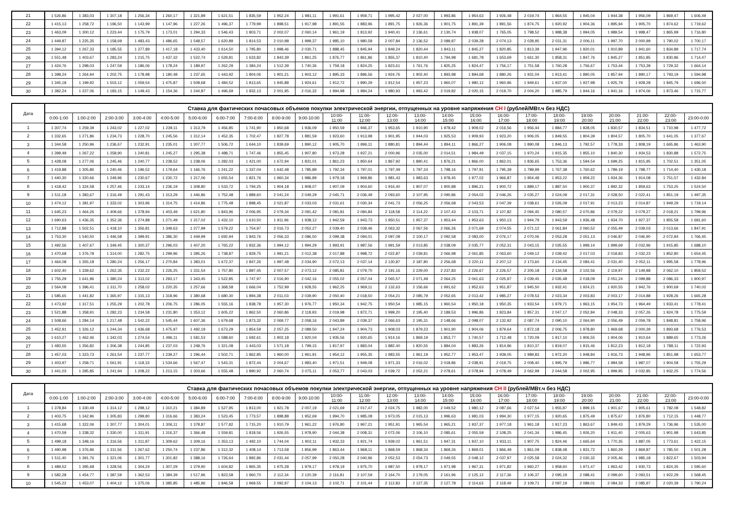| 21 | 1 526,86 | 1 383,03 | 1 307,18 | 1 256,34 | 1 260,17 | 1 321,89 | 1 621,51 | 1 835,59 | 1 952,24 | 1 981,11 | 1 991,61 | 1 959,71 | 1 995,42 | 2 027,00 | 1 993,86 | 1 954,63 | 1 926,48 | 2 019,74 | 1 964,55 | 1 945,04 | 1 944,38 | 1 956,09 | 1 869,47 | 1 606,49 |
| 22 | 1 415,13 | 1 258,72 | 1 196,50 | 1 143,99 | 1 147,96 | 1 227,26 | 1 496,37 | 1 779,99 | 1 898,51 | 1 917,98 | 1 891,55 | 1 883,96 | 1 891,75 | 1 926,36 | 1 901,75 | 1 891,39 | 1 891,56 | 1 874,75 | 1 920,92 | 1 904,36 | 1 895,94 | 1 905,70 | 1 874,62 | 1 719,62 |
| 23 | 1 463,09 | 1 300,12 | 1 223,44 | 1 175,79 | 1 173,01 | 1 294,33 | 1 546,43 | 1 803,71 | 2 002,07 | 2 060,14 | 1 961,19 | 1 813,92 | 1 940,41 | 2 136,61 | 2 130,74 | 1 938,07 | 1 765,05 | 1 798,52 | 1 988,38 | 1 994,05 | 1 989,54 | 1 998,47 | 1 865,99 | 1 716,80 |
| 24 | 1 449,87 | 1 225,35 | 1 158,69 | 1 483,43 | 1 486,65 | 1 548,57 | 1 620,89 | 1 814,53 | 2 010,98 | 1 999,37 | 1 985,10 | 1 980,58 | 2 007,84 | 2 136,52 | 2 089,87 | 2 039,28 | 2 074,13 | 2 028,95 | 2 031,31 | 2 006,11 | 1 997,70 | 2 000,99 | 1 790,02 | 1 700,17 |
| 25 | 1 394,12 | 1 267,33 | 1 185,55 | 1 377,89 | 1 417,18 | 1 433,40 | 1 614,50 | 1 795,80 | 1 998,46 | 2 030,71 | 1 888,45 | 1 845,94 | 1 849,24 | 1 820,44 | 1 843,11 | 1 845,27 | 1 820,85 | 1 813,39 | 1 947,96 | 1 920,01 | 1 910,89 | 1 941,60 | 1 834,89 | 1 717,74 |
| 26 | 1 551,48 | 1 403,67 | 1 283,24 | 1 215,75 | 1 437,32 | 1 522,74 | 1 529,81 | 1 633,82 | 1 843,39 | 1 861,25 | 1 876,77 | 1 861,86 | 1 855,37 | 1 810,40 | 1 794,98 | 1 681,78 | 1 653,69 | 1 661,30 | 1 858,31 | 1 847,76 | 1 845,27 | 1 851,85 | 1 830,86 | 1 714,47 |
| 27 | 1 424,76 | 1 298,03 | 1 247,59 | 1 186,06 | 1 178,24 | 1 189,97 | 1 262,29 | 1 384,24 | 1 512,39 | 1 740,36 | 1 759,18 | 1 824,25 | 1 823,61 | 1 761,76 | 1 825,25 | 1 824,47 | 1 756,17 | 1 751,58 | 1 760,28 | 1 756,67 | 1 753,44 | 1 753,39 | 1 729,32 | 1 664,14 |
| 28 | 1 398,24 | 1 264,94 | 1 202,75 | 1 178,98 | 1 180,48 | 1 237,65 | 1 443,92 | 1 804,06 | 1 901,21 | 1 903,12 | 1 895,33 | 1 896,56 | 1 924,76 | 1 902,40 | 1 893,98 | 1 894,68 | 1 880,26 | 1 931,04 | 1 913,41 | 1 890,05 | 1 857,94 | 1 890,17 | 1 793,19 | 1 594,98 |
| 29 | 1 345,18 | 1 199,92 | 1 503,12 | 1 059,54 | 1 475,87 | 1 508,68 | 1 484,52 | 1 813,65 | 1 945,88 | 1 924,61 | 1 912,72 | 1 890,29 | 1 912,54 | 1 957,23 | 1 960,07 | 1 980,12 | 1 960,96 | 1 949,61 | 1 937,00 | 1 927,98 | 1 925,79 | 1 928,28 | 1 845,79 | 1 696,50 |
| 30 | 1 382,24 | 1 227,06 | 1 183,15 | 1 149,43 | 1 154,36 | 1 244,87 | 1 496,69 | 1 832,13 | 2 001,95 | 2 016,32 | 1 994,98 | 1 984,24 | 1 980,93 | 1 993,42 | 2 019,82 | 2 020,15 | 2 019,70 | 2 004,20 | 1 985,79 | 1 944,16 | 1 941,16 | 1 974,06 | 1 873,46 | 1 715,77 |
| Дата | Ставка для фактических почасовых объемов покупки электрической энергии, отпущенных на уровне напряжения СН I (рублей/МВт.ч без НДС) | | | | | | | | | | | | | | | | | | | | | | | |
| --- | --- | --- | --- | --- | --- | --- | --- | --- | --- | --- | --- | --- | --- | --- | --- | --- | --- | --- | --- | --- | --- | --- | --- | --- |
| | 0:00-1:00 | 1:00-2:00 | 2:00-3:00 | 3:00-4:00 | 4:00-5:00 | 5:00-6:00 | 6:00-7:00 | 7:00-8:00 | 8:00-9:00 | 9:00-10:00 | 10:00- 11:00 | 11:00- 12:00 | 12:00- 13:00 | 13:00- 14:00 | 14:00- 15:00 | 15:00- 16:00 | 16:00- 17:00 | 17:00- 18:00 | 18:00- 19:00 | 19:00- 20:00 | 20:00- 21:00 | 21:00- 22:00 | 22:00- 23:00 | 23:00-0:00 |
| 1 | 1 307,74 | 1 259,39 | 1 243,02 | 1 227,02 | 1 239,11 | 1 313,79 | 1 456,85 | 1 741,90 | 1 850,68 | 1 936,09 | 1 950,59 | 1 946,37 | 1 953,65 | 1 910,90 | 1 978,42 | 1 909,02 | 2 016,56 | 1 956,44 | 1 884,77 | 1 828,05 | 1 830,57 | 1 834,51 | 1 710,98 | 1 477,72 |
| 2 | 1 332,65 | 1 271,86 | 1 234,73 | 1 228,70 | 1 245,56 | 1 312,14 | 1 452,35 | 1 702,47 | 1 827,78 | 1 881,59 | 1 923,60 | 1 913,98 | 1 901,95 | 1 944,03 | 1 925,53 | 1 909,93 | 1 923,20 | 1 906,05 | 1 849,55 | 1 804,39 | 1 804,57 | 1 805,70 | 1 641,05 | 1 377,67 |
| 3 | 1 344,58 | 1 250,96 | 1 236,67 | 1 232,91 | 1 235,01 | 1 307,77 | 1 506,72 | 1 644,10 | 1 839,69 | 1 890,12 | 1 905,70 | 1 896,11 | 1 880,81 | 1 894,44 | 1 894,11 | 1 866,27 | 1 906,08 | 1 890,08 | 1 846,13 | 1 792,57 | 1 778,33 | 1 808,19 | 1 665,86 | 1 463,90 |
| 4 | 1 399,49 | 1 267,22 | 1 258,90 | 1 240,81 | 1 245,27 | 1 295,38 | 1 488,71 | 1 747,46 | 1 855,45 | 1 907,80 | 1 973,28 | 1 937,21 | 2 000,96 | 2 035,00 | 2 014,51 | 1 984,49 | 2 037,15 | 1 970,24 | 1 915,35 | 1 855,10 | 1 840,30 | 1 934,53 | 1 830,88 | 1 572,75 |
| 5 | 1 428,08 | 1 277,06 | 1 245,46 | 1 240,77 | 1 238,52 | 1 238,06 | 1 282,03 | 1 421,00 | 1 672,94 | 1 831,01 | 1 861,23 | 1 850,64 | 1 867,92 | 1 890,41 | 1 876,21 | 1 866,00 | 1 862,01 | 1 836,65 | 1 753,36 | 1 594,54 | 1 699,25 | 1 815,95 | 1 702,51 | 1 351,05 |
| 6 | 1 419,88 | 1 305,86 | 1 240,46 | 1 196,52 | 1 179,64 | 1 166,76 | 1 241,22 | 1 337,04 | 1 642,48 | 1 785,89 | 1 792,34 | 1 797,01 | 1 797,49 | 1 797,24 | 1 798,16 | 1 797,91 | 1 795,39 | 1 789,99 | 1 767,38 | 1 760,62 | 1 789,19 | 1 798,77 | 1 714,40 | 1 430,18 |
| 7 | 1 440,30 | 1 320,66 | 1 249,96 | 1 230,67 | 1 230,72 | 1 317,06 | 1 655,54 | 1 821,76 | 1 960,34 | 1 986,89 | 1 979,18 | 1 969,86 | 1 981,43 | 1 983,63 | 1 978,45 | 1 977,02 | 1 966,87 | 1 954,48 | 1 953,22 | 1 959,22 | 1 934,36 | 1 914,08 | 1 751,57 | 1 432,84 |
| 8 | 1 418,42 | 1 324,58 | 1 257,46 | 1 233,14 | 1 236,19 | 1 308,80 | 1 533,72 | 1 794,25 | 1 904,18 | 1 908,07 | 1 907,09 | 1 904,60 | 1 916,40 | 1 907,07 | 1 900,88 | 1 896,21 | 1 900,72 | 1 889,17 | 1 887,50 | 1 900,37 | 1 892,32 | 1 859,63 | 1 753,25 | 1 524,50 |
| 9 | 1 511,18 | 1 383,67 | 1 316,49 | 1 291,43 | 1 313,29 | 1 446,86 | 1 752,48 | 1 889,60 | 2 041,24 | 2 049,29 | 2 045,71 | 2 036,49 | 2 093,60 | 2 107,95 | 2 090,86 | 2 054,02 | 2 046,26 | 2 035,27 | 2 024,09 | 2 017,31 | 2 028,50 | 2 022,41 | 1 851,19 | 1 497,35 |
| 10 | 1 474,12 | 1 381,97 | 1 333,02 | 1 303,96 | 1 314,75 | 1 414,86 | 1 775,48 | 1 898,45 | 2 021,87 | 2 033,03 | 2 031,61 | 2 030,34 | 2 041,73 | 2 056,25 | 2 056,68 | 2 043,53 | 2 047,39 | 2 038,61 | 2 026,09 | 2 017,91 | 2 013,23 | 2 014,87 | 1 949,29 | 1 719,14 |
| 11 | 1 645,23 | 1 464,26 | 1 409,66 | 1 378,94 | 1 403,49 | 1 621,80 | 1 843,96 | 2 006,95 | 2 079,34 | 2 091,42 | 2 081,81 | 2 084,84 | 2 118,58 | 2 114,22 | 2 107,43 | 2 103,71 | 2 107,82 | 2 094,45 | 2 080,57 | 2 070,86 | 2 079,22 | 2 079,27 | 2 018,21 | 1 799,96 |
| 12 | 1 690,63 | 1 436,35 | 1 352,36 | 1 274,88 | 1 271,49 | 1 317,02 | 1 432,10 | 1 610,50 | 1 911,96 | 1 938,12 | 1 942,59 | 1 943,73 | 1 950,51 | 1 957,37 | 1 953,44 | 1 953,63 | 1 950,13 | 1 944,79 | 1 943,59 | 1 936,48 | 1 934,70 | 1 927,37 | 1 855,58 | 1 681,60 |
| 13 | 1 712,88 | 1 502,51 | 1 418,10 | 1 356,81 | 1 349,63 | 1 377,99 | 1 579,22 | 1 754,97 | 2 016,73 | 2 052,27 | 2 039,40 | 2 039,46 | 2 063,32 | 2 067,56 | 2 066,26 | 2 071,69 | 2 074,55 | 2 071,12 | 2 061,84 | 2 060,52 | 2 055,49 | 2 039,03 | 2 013,66 | 1 847,91 |
| 14 | 1 753,30 | 1 540,50 | 1 446,58 | 1 399,91 | 1 386,30 | 1 449,99 | 1 692,94 | 1 843,76 | 2 056,33 | 2 086,50 | 2 099,38 | 2 094,01 | 2 097,08 | 2 100,17 | 2 092,58 | 2 083,00 | 2 076,17 | 2 070,06 | 2 053,28 | 2 051,13 | 2 046,87 | 2 046,90 | 2 072,84 | 1 766,45 |
| 15 | 1 492,56 | 1 407,67 | 1 349,45 | 1 300,37 | 1 296,03 | 1 407,20 | 1 765,22 | 1 832,36 | 1 994,12 | 1 994,29 | 1 993,91 | 1 987,56 | 1 991,59 | 2 013,85 | 2 038,09 | 2 035,77 | 2 052,31 | 2 043,15 | 2 035,55 | 1 999,14 | 1 999,69 | 2 032,96 | 1 915,85 | 1 688,10 |
| 16 | 1 470,68 | 1 376,78 | 1 314,00 | 1 282,75 | 1 299,96 | 1 395,26 | 1 738,87 | 1 829,75 | 1 991,21 | 2 012,38 | 2 017,88 | 1 998,72 | 2 022,87 | 2 039,81 | 2 066,98 | 2 061,85 | 2 063,60 | 2 049,12 | 2 039,42 | 2 017,03 | 2 018,83 | 2 032,23 | 1 852,80 | 1 654,45 |
| 17 | 1 464,08 | 1 355,18 | 1 280,24 | 1 256,17 | 1 270,84 | 1 383,01 | 1 672,37 | 1 847,26 | 1 997,48 | 2 034,90 | 2 072,13 | 2 037,14 | 2 130,87 | 2 187,80 | 2 256,68 | 2 220,11 | 2 207,12 | 2 173,60 | 2 134,45 | 2 084,41 | 2 031,40 | 2 052,11 | 1 995,58 | 1 778,96 |
| 18 | 1 602,40 | 1 339,62 | 1 262,35 | 1 232,22 | 1 226,25 | 1 331,54 | 1 757,80 | 1 897,45 | 2 007,57 | 2 073,12 | 2 085,81 | 2 079,70 | 2 191,16 | 2 229,00 | 2 237,83 | 2 226,67 | 2 226,57 | 2 205,18 | 2 134,58 | 2 102,56 | 2 119,97 | 2 149,88 | 2 062,10 | 1 859,52 |
| 19 | 1 755,29 | 1 641,96 | 1 380,24 | 1 313,02 | 1 293,17 | 1 343,45 | 1 522,85 | 1 747,97 | 2 016,90 | 2 042,16 | 2 055,02 | 2 057,04 | 2 065,57 | 2 071,49 | 2 064,25 | 2 061,63 | 2 025,97 | 2 039,45 | 2 035,48 | 2 018,09 | 2 051,24 | 2 099,88 | 2 086,33 | 1 900,97 |
| 20 | 1 564,08 | 1 396,41 | 1 311,70 | 1 258,02 | 1 220,35 | 1 257,66 | 1 368,58 | 1 666,04 | 1 752,99 | 1 928,55 | 1 962,25 | 1 969,11 | 2 132,63 | 2 156,66 | 1 991,62 | 1 952,63 | 1 951,87 | 1 945,50 | 1 932,41 | 1 924,21 | 1 920,55 | 1 942,76 | 1 900,69 | 1 740,02 |
| 21 | 1 585,65 | 1 441,82 | 1 365,97 | 1 315,13 | 1 318,96 | 1 380,68 | 1 680,30 | 1 894,38 | 2 011,03 | 2 039,90 | 2 050,40 | 2 018,50 | 2 054,21 | 2 085,79 | 2 052,65 | 2 013,42 | 1 985,27 | 2 078,53 | 2 023,34 | 2 003,83 | 2 003,17 | 2 014,88 | 1 928,26 | 1 665,28 |
| 22 | 1 473,92 | 1 317,51 | 1 255,29 | 1 202,78 | 1 206,75 | 1 286,05 | 1 555,16 | 1 838,78 | 1 957,30 | 1 976,77 | 1 950,34 | 1 942,75 | 1 950,54 | 1 985,15 | 1 960,54 | 1 950,18 | 1 950,35 | 1 933,54 | 1 979,71 | 1 963,15 | 1 954,73 | 1 964,49 | 1 933,41 | 1 778,41 |
| 23 | 1 521,88 | 1 358,91 | 1 282,23 | 1 234,58 | 1 231,80 | 1 353,12 | 1 605,22 | 1 862,50 | 2 060,86 | 2 118,93 | 2 019,98 | 1 872,71 | 1 999,20 | 2 195,40 | 2 189,53 | 1 996,86 | 1 823,84 | 1 857,31 | 2 047,17 | 2 052,84 | 2 048,33 | 2 057,26 | 1 924,78 | 1 775,59 |
| 24 | 1 508,66 | 1 284,14 | 1 217,48 | 1 542,22 | 1 545,44 | 1 607,36 | 1 679,68 | 1 873,32 | 2 069,77 | 2 058,16 | 2 043,89 | 2 039,37 | 2 066,63 | 2 195,31 | 2 148,66 | 2 098,07 | 2 132,92 | 2 087,74 | 2 090,10 | 2 064,90 | 2 056,49 | 2 059,78 | 1 848,81 | 1 758,96 |
| 25 | 1 452,91 | 1 326,12 | 1 244,34 | 1 436,68 | 1 475,97 | 1 492,19 | 1 673,29 | 1 854,59 | 2 057,25 | 2 089,50 | 1 947,24 | 1 904,73 | 1 908,03 | 1 879,23 | 1 901,90 | 1 904,06 | 1 879,64 | 1 872,18 | 2 006,75 | 1 978,80 | 1 969,68 | 2 000,39 | 1 893,68 | 1 776,53 |
| 26 | 1 610,27 | 1 462,46 | 1 342,03 | 1 274,54 | 1 496,11 | 1 581,53 | 1 588,60 | 1 692,61 | 1 902,18 | 1 920,04 | 1 935,56 | 1 920,65 | 1 914,16 | 1 869,19 | 1 853,77 | 1 740,57 | 1 712,48 | 1 720,09 | 1 917,10 | 1 906,55 | 1 904,06 | 1 910,64 | 1 889,65 | 1 773,26 |
| 27 | 1 483,55 | 1 356,82 | 1 306,38 | 1 244,85 | 1 237,03 | 1 248,76 | 1 321,08 | 1 443,03 | 1 571,18 | 1 799,15 | 1 817,97 | 1 883,04 | 1 882,40 | 1 820,55 | 1 884,04 | 1 883,26 | 1 814,96 | 1 810,37 | 1 819,07 | 1 815,46 | 1 812,23 | 1 812,18 | 1 788,11 | 1 722,93 |
| 28 | 1 457,03 | 1 323,73 | 1 261,54 | 1 237,77 | 1 239,27 | 1 296,44 | 1 502,71 | 1 862,85 | 1 960,00 | 1 961,91 | 1 954,12 | 1 955,35 | 1 983,55 | 1 961,19 | 1 952,77 | 1 953,47 | 1 939,05 | 1 989,83 | 1 972,20 | 1 948,84 | 1 916,73 | 1 948,96 | 1 851,98 | 1 653,77 |
| 29 | 1 403,97 | 1 258,71 | 1 561,91 | 1 118,33 | 1 534,66 | 1 567,47 | 1 543,31 | 1 872,44 | 2 004,67 | 1 983,40 | 1 971,51 | 1 949,08 | 1 971,33 | 2 016,02 | 2 018,86 | 2 038,91 | 2 019,75 | 2 008,40 | 1 995,79 | 1 986,77 | 1 984,58 | 1 987,07 | 1 904,58 | 1 755,29 |
| 30 | 1 441,03 | 1 285,85 | 1 241,94 | 1 208,22 | 1 213,15 | 1 303,66 | 1 555,48 | 1 890,92 | 2 060,74 | 2 075,11 | 2 053,77 | 2 043,03 | 2 039,72 | 2 052,21 | 2 078,61 | 2 078,94 | 2 078,49 | 2 062,99 | 2 044,58 | 2 002,95 | 1 999,95 | 2 032,85 | 1 932,25 | 1 774,56 |
| Дата | Ставка для фактических почасовых объемов покупки электрической энергии, отпущенных на уровне напряжения СН II (рублей/МВт.ч без НДС) | | | | | | | | | | | | | | | | | | | | | | | |
| --- | --- | --- | --- | --- | --- | --- | --- | --- | --- | --- | --- | --- | --- | --- | --- | --- | --- | --- | --- | --- | --- | --- | --- | --- |
| | 0:00-1:00 | 1:00-2:00 | 2:00-3:00 | 3:00-4:00 | 4:00-5:00 | 5:00-6:00 | 6:00-7:00 | 7:00-8:00 | 8:00-9:00 | 9:00-10:00 | 10:00- 11:00 | 11:00- 12:00 | 12:00- 13:00 | 13:00- 14:00 | 14:00- 15:00 | 15:00- 16:00 | 16:00- 17:00 | 17:00- 18:00 | 18:00- 19:00 | 19:00- 20:00 | 20:00- 21:00 | 21:00- 22:00 | 22:00- 23:00 | 23:00-0:00 |
| 1 | 1 378,84 | 1 330,49 | 1 314,12 | 1 298,12 | 1 310,21 | 1 384,89 | 1 527,95 | 1 813,00 | 1 921,78 | 2 007,19 | 2 021,69 | 2 017,47 | 2 024,75 | 1 982,00 | 2 049,52 | 1 980,12 | 2 087,66 | 2 027,54 | 1 955,87 | 1 899,15 | 1 901,67 | 1 905,61 | 1 782,08 | 1 548,82 |
| 2 | 1 403,75 | 1 342,96 | 1 305,83 | 1 299,80 | 1 316,66 | 1 383,24 | 1 523,45 | 1 773,57 | 1 898,88 | 1 952,69 | 1 994,70 | 1 985,08 | 1 973,05 | 2 015,13 | 1 996,63 | 1 981,03 | 1 994,30 | 1 977,15 | 1 920,65 | 1 875,49 | 1 875,67 | 1 876,80 | 1 712,15 | 1 448,77 |
| 3 | 1 415,68 | 1 322,06 | 1 307,77 | 1 304,01 | 1 306,11 | 1 378,87 | 1 577,82 | 1 715,20 | 1 910,79 | 1 961,22 | 1 976,80 | 1 967,21 | 1 951,91 | 1 965,54 | 1 965,21 | 1 937,37 | 1 977,18 | 1 961,18 | 1 917,23 | 1 863,67 | 1 849,43 | 1 879,29 | 1 736,96 | 1 535,00 |
| 4 | 1 470,59 | 1 338,32 | 1 330,00 | 1 311,91 | 1 316,37 | 1 366,48 | 1 559,81 | 1 818,56 | 1 926,55 | 1 978,90 | 2 044,38 | 2 008,31 | 2 072,06 | 2 106,10 | 2 085,61 | 2 055,59 | 2 108,25 | 2 041,34 | 1 986,45 | 1 926,20 | 1 911,40 | 2 005,63 | 1 901,98 | 1 643,85 |
| 5 | 1 499,18 | 1 348,16 | 1 316,56 | 1 311,87 | 1 309,62 | 1 309,16 | 1 353,13 | 1 492,10 | 1 744,04 | 1 902,11 | 1 932,33 | 1 921,74 | 1 939,02 | 1 961,51 | 1 947,31 | 1 937,10 | 1 933,11 | 1 907,75 | 1 824,46 | 1 665,64 | 1 770,35 | 1 887,05 | 1 773,61 | 1 422,15 |
| 6 | 1 490,98 | 1 376,96 | 1 311,56 | 1 267,62 | 1 250,74 | 1 237,86 | 1 312,32 | 1 408,14 | 1 713,58 | 1 856,99 | 1 863,44 | 1 868,11 | 1 868,59 | 1 868,34 | 1 869,26 | 1 869,01 | 1 866,49 | 1 861,09 | 1 838,48 | 1 831,72 | 1 860,29 | 1 869,87 | 1 785,50 | 1 501,28 |
| 7 | 1 511,40 | 1 391,76 | 1 321,06 | 1 301,77 | 1 301,82 | 1 388,16 | 1 726,64 | 1 892,86 | 2 031,44 | 2 057,99 | 2 050,28 | 2 040,96 | 2 052,53 | 2 054,73 | 2 049,55 | 2 048,12 | 2 037,97 | 2 025,58 | 2 024,32 | 2 030,32 | 2 005,46 | 1 985,18 | 1 822,67 | 1 503,94 |
| 8 | 1 489,52 | 1 395,68 | 1 328,56 | 1 304,24 | 1 307,29 | 1 379,90 | 1 604,82 | 1 865,35 | 1 975,28 | 1 979,17 | 1 978,19 | 1 975,70 | 1 987,50 | 1 978,17 | 1 971,98 | 1 967,31 | 1 971,82 | 1 960,27 | 1 958,60 | 1 971,47 | 1 963,42 | 1 930,73 | 1 824,35 | 1 595,60 |
| 9 | 1 582,28 | 1 454,77 | 1 387,59 | 1 362,53 | 1 384,39 | 1 517,96 | 1 823,58 | 1 960,70 | 2 112,34 | 2 120,39 | 2 116,81 | 2 107,59 | 2 164,70 | 2 179,05 | 2 161,96 | 2 125,12 | 2 117,36 | 2 106,37 | 2 095,19 | 2 088,41 | 2 099,60 | 2 093,51 | 1 922,29 | 1 568,45 |
| 10 | 1 545,22 | 1 453,07 | 1 404,12 | 1 375,06 | 1 385,85 | 1 485,96 | 1 846,58 | 1 969,55 | 2 092,97 | 2 104,13 | 2 102,71 | 2 101,44 | 2 112,83 | 2 127,35 | 2 127,78 | 2 114,63 | 2 118,49 | 2 109,71 | 2 097,19 | 2 089,01 | 2 084,33 | 2 085,97 | 2 020,39 | 1 790,24 |